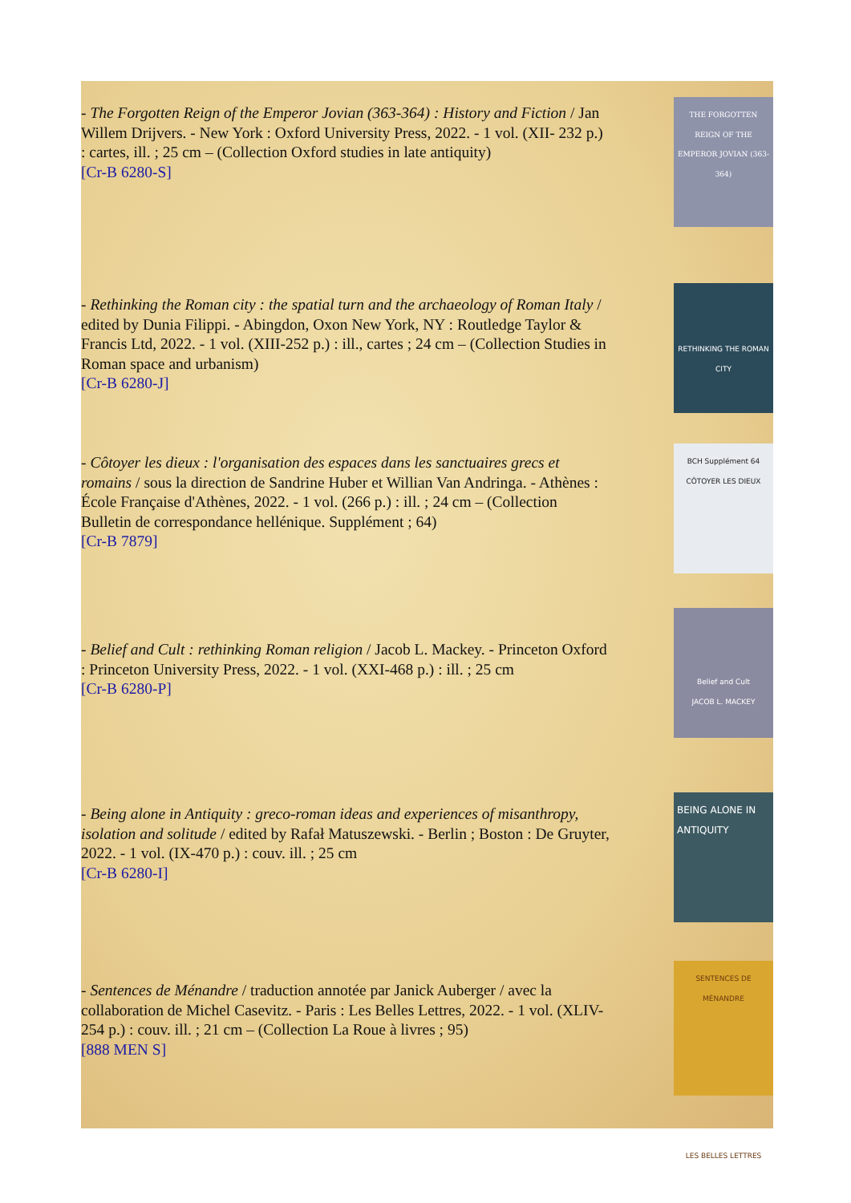- The Forgotten Reign of the Emperor Jovian (363-364) : History and Fiction / Jan Willem Drijvers. - New York : Oxford University Press, 2022. - 1 vol. (XII- 232 p.) : cartes, ill. ; 25 cm – (Collection Oxford studies in late antiquity)
[Cr-B 6280-S]
THE FORGOTTEN REIGN OF THE EMPEROR JOVIAN (363-364)
- Rethinking the Roman city : the spatial turn and the archaeology of Roman Italy / edited by Dunia Filippi. - Abingdon, Oxon New York, NY : Routledge Taylor & Francis Ltd, 2022. - 1 vol. (XIII-252 p.) : ill., cartes ; 24 cm – (Collection Studies in Roman space and urbanism)
[Cr-B 6280-J]
RETHINKING THE ROMAN CITY
- Côtoyer les dieux : l'organisation des espaces dans les sanctuaires grecs et romains / sous la direction de Sandrine Huber et Willian Van Andringa. - Athènes : École Française d'Athènes, 2022. - 1 vol. (266 p.) : ill. ; 24 cm – (Collection Bulletin de correspondance hellénique. Supplément ; 64)
[Cr-B 7879]
BCH Supplément 64
CÔTOYER LES DIEUX
- Belief and Cult : rethinking Roman religion / Jacob L. Mackey. - Princeton Oxford : Princeton University Press, 2022. - 1 vol. (XXI-468 p.) : ill. ; 25 cm
[Cr-B 6280-P]
Belief and Cult
JACOB L. MACKEY
- Being alone in Antiquity : greco-roman ideas and experiences of misanthropy, isolation and solitude / edited by Rafał Matuszewski. - Berlin ; Boston : De Gruyter, 2022. - 1 vol. (IX-470 p.) : couv. ill. ; 25 cm
[Cr-B 6280-I]
BEING ALONE IN ANTIQUITY
- Sentences de Ménandre / traduction annotée par Janick Auberger / avec la collaboration de Michel Casevitz. - Paris : Les Belles Lettres, 2022. - 1 vol. (XLIV-254 p.) : couv. ill. ; 21 cm – (Collection La Roue à livres ; 95)
[888 MEN S]
SENTENCES DE MÉNANDRE
LES BELLES LETTRES